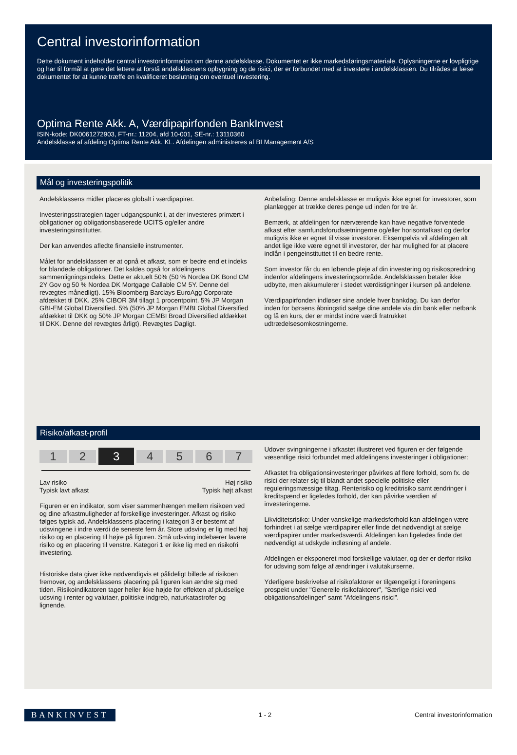Central investorinformation
Dette dokument indeholder central investorinformation om denne andelsklasse. Dokumentet er ikke markedsføringsmateriale. Oplysningerne er lovpligtige og har til formål at gøre det lettere at forstå andelsklassens opbygning og de risici, der er forbundet med at investere i andelsklassen. Du tilrådes at læse dokumentet for at kunne træffe en kvalificeret beslutning om eventuel investering.
Optima Rente Akk. A, Værdipapirfonden BankInvest
ISIN-kode: DK0061272903, FT-nr.: 11204, afd 10-001, SE-nr.: 13110360
Andelsklasse af afdeling Optima Rente Akk. KL. Afdelingen administreres af BI Management A/S
Mål og investeringspolitik
Andelsklassens midler placeres globalt i værdipapirer.
Investeringsstrategien tager udgangspunkt i, at der investeres primært i obligationer og obligationsbaserede UCITS og/eller andre investeringsinstitutter.
Der kan anvendes afledte finansielle instrumenter.
Målet for andelsklassen er at opnå et afkast, som er bedre end et indeks for blandede obligationer. Det kaldes også for afdelingens sammenligningsindeks. Dette er aktuelt 50% (50 % Nordea DK Bond CM 2Y Gov og 50 % Nordea DK Mortgage Callable CM 5Y. Denne del revægtes månedligt). 15% Bloomberg Barclays EuroAgg Corporate afdækket til DKK. 25% CIBOR 3M tillagt 1 procentpoint. 5% JP Morgan GBI-EM Global Diversified. 5% (50% JP Morgan EMBI Global Diversified afdækket til DKK og 50% JP Morgan CEMBI Broad Diversified afdækket til DKK. Denne del revægtes årligt). Revægtes Dagligt.
Anbefaling: Denne andelsklasse er muligvis ikke egnet for investorer, som planlægger at trække deres penge ud inden for tre år.
Bemærk, at afdelingen for nærværende kan have negative forventede afkast efter samfundsforudsætningerne og/eller horisontafkast og derfor muligvis ikke er egnet til visse investorer. Eksempelvis vil afdelingen alt andet lige ikke være egnet til investorer, der har mulighed for at placere indlån i pengeinstituttet til en bedre rente.
Som investor får du en løbende pleje af din investering og risikospredning indenfor afdelingens investeringsområde. Andelsklassen betaler ikke udbytte, men akkumulerer i stedet værdistigninger i kursen på andelene.
Værdipapirfonden indløser sine andele hver bankdag. Du kan derfor inden for børsens åbningstid sælge dine andele via din bank eller netbank og få en kurs, der er mindst indre værdi fratrukket udtrædelsesomkostningerne.
Risiko/afkast-profil
1 2 3 4567
Lav risiko
Typisk lavt afkast Høj risiko
Typisk højt afkast
Figuren er en indikator, som viser sammenhængen mellem risikoen ved og dine afkastmuligheder af forskellige investeringer. Afkast og risiko følges typisk ad. Andelsklassens placering i kategori 3 er bestemt af udsvingene i indre værdi de seneste fem år. Store udsving er lig med høj risiko og en placering til højre på figuren. Små udsving indebærer lavere risiko og en placering til venstre. Kategori 1 er ikke lig med en risikofri investering.
Historiske data giver ikke nødvendigvis et pålideligt billede af risikoen fremover, og andelsklassens placering på figuren kan ændre sig med tiden. Risikoindikatoren tager heller ikke højde for effekten af pludselige udsving i renter og valutaer, politiske indgreb, naturkatastrofer og lignende.
Udover svingningerne i afkastet illustreret ved figuren er der følgende væsentlige risici forbundet med afdelingens investeringer i obligationer:
Afkastet fra obligationsinvesteringer påvirkes af flere forhold, som fx. de risici der relater sig til blandt andet specielle politiske eller reguleringsmæssige tiltag. Renterisiko og kreditrisiko samt ændringer i kreditspænd er ligeledes forhold, der kan påvirke værdien af investeringerne.
Likviditetsrisiko: Under vanskelige markedsforhold kan afdelingen være forhindret i at sælge værdipapirer eller finde det nødvendigt at sælge værdipapirer under markedsværdi. Afdelingen kan ligeledes finde det nødvendigt at udskyde indløsning af andele.
Afdelingen er eksponeret mod forskellige valutaer, og der er derfor risiko for udsving som følge af ændringer i valutakurserne.
Yderligere beskrivelse af risikofaktorer er tilgængeligt i foreningens prospekt under "Generelle risikofaktorer", "Særlige risici ved obligationsafdelinger" samt "Afdelingens risici".
BANKINVEST 1 - 2 Central investorinformation